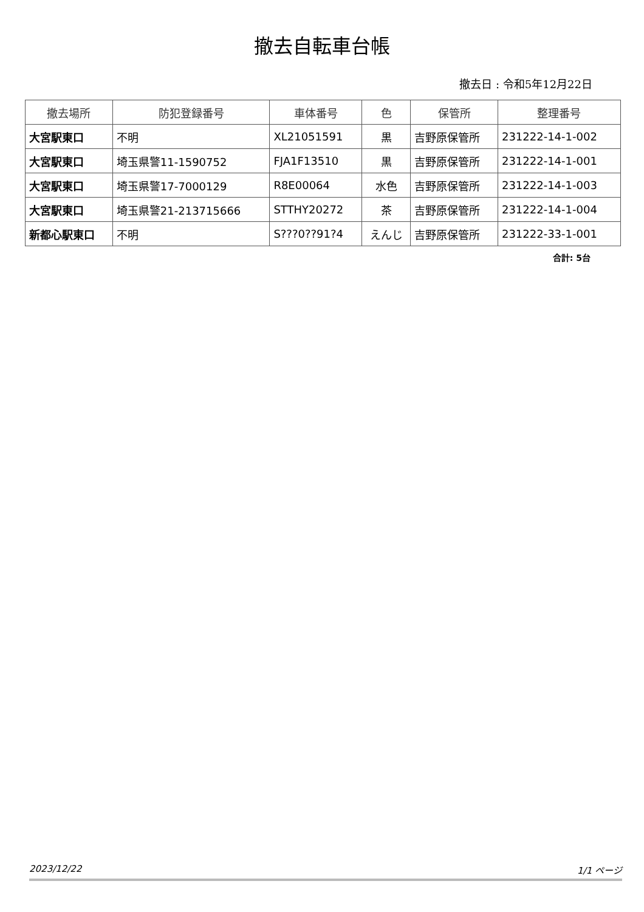撤去自転車台帳
撤去日 : 令和5年12月22日
| 撤去場所 | 防犯登録番号 | 車体番号 | 色 | 保管所 | 整理番号 |
| --- | --- | --- | --- | --- | --- |
| 大宮駅東口 | 不明 | XL21051591 | 黒 | 吉野原保管所 | 231222-14-1-002 |
| 大宮駅東口 | 埼玉県警11-1590752 | FJA1F13510 | 黒 | 吉野原保管所 | 231222-14-1-001 |
| 大宮駅東口 | 埼玉県警17-7000129 | R8E00064 | 水色 | 吉野原保管所 | 231222-14-1-003 |
| 大宮駅東口 | 埼玉県警21-213715666 | STTHY20272 | 茶 | 吉野原保管所 | 231222-14-1-004 |
| 新都心駅東口 | 不明 | S???0??91?4 | えんじ | 吉野原保管所 | 231222-33-1-001 |
合計: 5台
2023/12/22 1/1 ページ